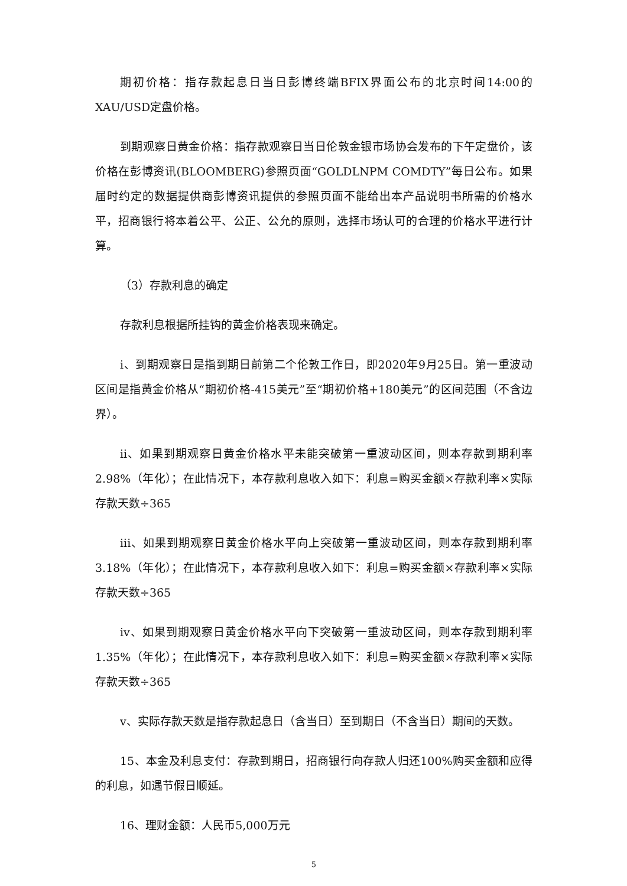期初价格：指存款起息日当日彭博终端BFIX界面公布的北京时间14:00的XAU/USD定盘价格。
到期观察日黄金价格：指存款观察日当日伦敦金银市场协会发布的下午定盘价，该价格在彭博资讯(BLOOMBERG)参照页面“GOLDLNPM COMDTY”每日公布。如果届时约定的数据提供商彭博资讯提供的参照页面不能给出本产品说明书所需的价格水平，招商银行将本着公平、公正、公允的原则，选择市场认可的合理的价格水平进行计算。
（3）存款利息的确定
存款利息根据所挂钩的黄金价格表现来确定。
i、到期观察日是指到期日前第二个伦敦工作日，即2020年9月25日。第一重波动区间是指黄金价格从“期初价格-415美元”至“期初价格+180美元”的区间范围（不含边界）。
ii、如果到期观察日黄金价格水平未能突破第一重波动区间，则本存款到期利率2.98%（年化）；在此情况下，本存款利息收入如下：利息=购买金额×存款利率×实际存款天数÷365
iii、如果到期观察日黄金价格水平向上突破第一重波动区间，则本存款到期利率3.18%（年化）；在此情况下，本存款利息收入如下：利息=购买金额×存款利率×实际存款天数÷365
iv、如果到期观察日黄金价格水平向下突破第一重波动区间，则本存款到期利率1.35%（年化）；在此情况下，本存款利息收入如下：利息=购买金额×存款利率×实际存款天数÷365
v、实际存款天数是指存款起息日（含当日）至到期日（不含当日）期间的天数。
15、本金及利息支付：存款到期日，招商银行向存款人归还100%购买金额和应得的利息，如遇节假日顺延。
16、理财金额：人民币5,000万元
5